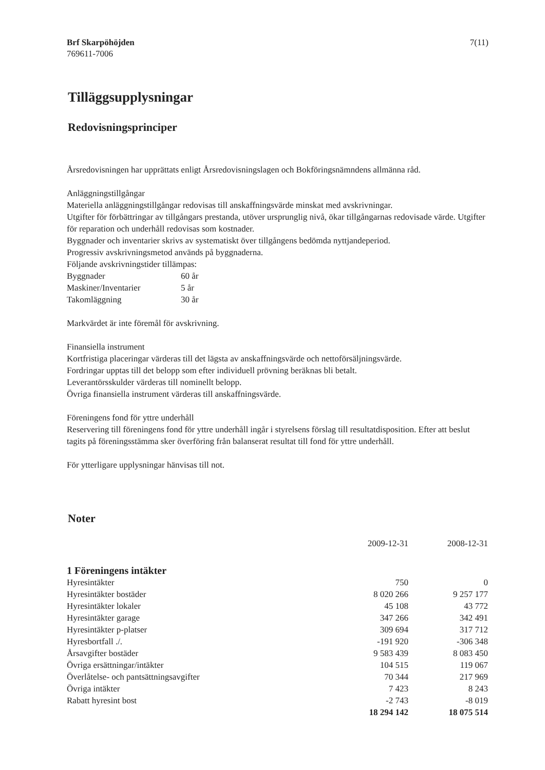Brf Skarpöhöjden
769611-7006
7(11)
Tilläggsupplysningar
Redovisningsprinciper
Årsredovisningen har upprättats enligt Årsredovisningslagen och Bokföringsnämndens allmänna råd.
Anläggningstillgångar
Materiella anläggningstillgångar redovisas till anskaffningsvärde minskat med avskrivningar.
Utgifter för förbättringar av tillgångars prestanda, utöver ursprunglig nivå, ökar tillgångarnas redovisade värde. Utgifter för reparation och underhåll redovisas som kostnader.
Byggnader och inventarier skrivs av systematiskt över tillgångens bedömda nyttjandeperiod.
Progressiv avskrivningsmetod används på byggnaderna.
Följande avskrivningstider tillämpas:
| Byggnader | 60 år |
| Maskiner/Inventarier | 5 år |
| Takomläggning | 30 år |
Markvärdet är inte föremål för avskrivning.
Finansiella instrument
Kortfristiga placeringar värderas till det lägsta av anskaffningsvärde och nettoförsäljningsvärde.
Fordringar upptas till det belopp som efter individuell prövning beräknas bli betalt.
Leverantörsskulder värderas till nominellt belopp.
Övriga finansiella instrument värderas till anskaffningsvärde.
Föreningens fond för yttre underhåll
Reservering till föreningens fond för yttre underhåll ingår i styrelsens förslag till resultatdisposition. Efter att beslut tagits på föreningsstämma sker överföring från balanserat resultat till fond för yttre underhåll.
För ytterligare upplysningar hänvisas till not.
Noter
| | 2009-12-31 | 2008-12-31 |
| 1 Föreningens intäkter | | |
| Hyresintäkter | 750 | 0 |
| Hyresintäkter bostäder | 8 020 266 | 9 257 177 |
| Hyresintäkter lokaler | 45 108 | 43 772 |
| Hyresintäkter garage | 347 266 | 342 491 |
| Hyresintäkter p-platser | 309 694 | 317 712 |
| Hyresbortfall ./. | -191 920 | -306 348 |
| Årsavgifter bostäder | 9 583 439 | 8 083 450 |
| Övriga ersättningar/intäkter | 104 515 | 119 067 |
| Överlåtelse- och pantsättningsavgifter | 70 344 | 217 969 |
| Övriga intäkter | 7 423 | 8 243 |
| Rabatt hyresint bost | -2 743 | -8 019 |
| | 18 294 142 | 18 075 514 |